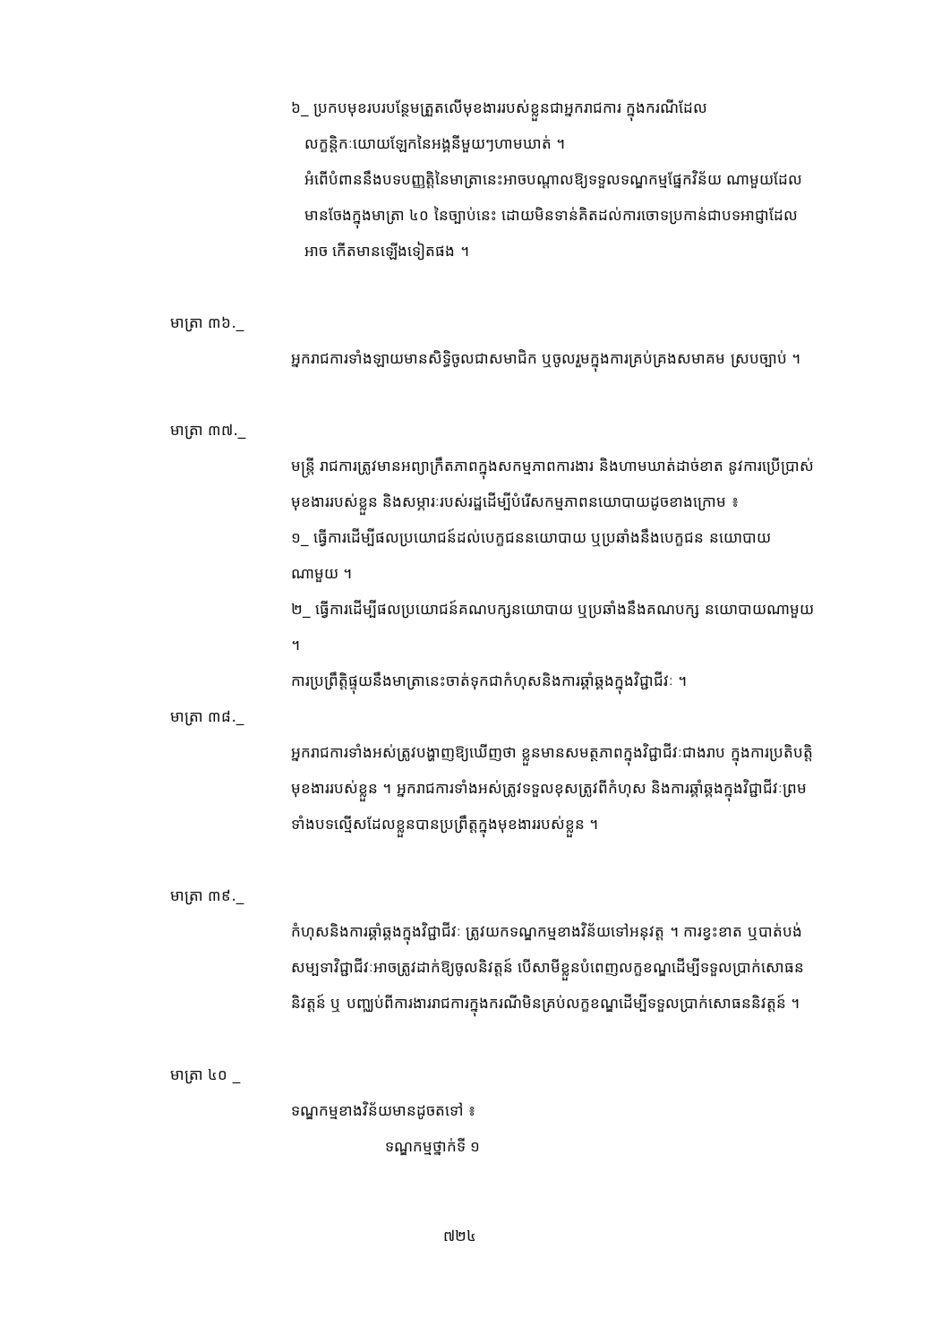៦_ ប្រកបមុខរបរបន្ថែមត្រួតលើមុខងាររបស់ខ្លួនជាអ្នករាជការ ក្នុងករណីដែល
លក្ខន្តិកៈយោយឡែកនៃអង្គនីមួយៗហាមឃាត់ ។
អំពើបំពាននឹងបទបញ្ញត្តិនៃមាត្រានេះអាចបណ្តាលឱ្យទទួលទណ្ឌកម្មផ្នែកវិន័យ ណាមួយដែលមានចែងក្នុងមាត្រា ៤០ នៃច្បាប់នេះ ដោយមិនទាន់គិតដល់ការចោទប្រកាន់ជាបទអាជ្ញាដែលអាច កើតមានឡើងទៀតផង ។
មាត្រា ៣៦._
អ្នករាជការទាំងឡាយមានសិទ្ធិចូលជាសមាជិក ឬចូលរួមក្នុងការគ្រប់គ្រងសមាគម ស្របច្បាប់ ។
មាត្រា ៣៧._
មន្ត្រី រាជការត្រូវមានអព្យាក្រឹតភាពក្នុងសកម្មភាពការងារ និងហាមឃាត់ដាច់ខាត នូវការប្រើប្រាស់មុខងាររបស់ខ្លួន និងសម្ភារៈរបស់រដ្ឋដើម្បីបំរើសកម្មភាពនយោបាយដូចខាងក្រោម ៖
១_ ធ្វើការដើម្បីផលប្រយោជន៍ដល់បេក្ខជននយោបាយ ឬប្រឆាំងនឹងបេក្ខជន នយោបាយណាមួយ ។
២_ ធ្វើការដើម្បីផលប្រយោជន៍គណបក្សនយោបាយ ឬប្រឆាំងនឹងគណបក្ស នយោបាយណាមួយ ។
ការប្រព្រឹត្តិផ្ទុយនឹងមាត្រានេះចាត់ទុកជាកំហុសនិងការឆ្គាំឆ្គងក្នុងវិជ្ជាជីវៈ ។
មាត្រា ៣៨._
អ្នករាជការទាំងអស់ត្រូវបង្ហាញឱ្យឃើញថា ខ្លួនមានសមត្ថភាពក្នុងវិជ្ជាជីវៈជាងរាប ក្នុងការប្រតិបត្តិមុខងាររបស់ខ្លួន ។ អ្នករាជការទាំងអស់ត្រូវទទួលខុសត្រូវពីកំហុស និងការឆ្គាំឆ្គងក្នុងវិជ្ជាជីវៈព្រម ទាំងបទល្មើសដែលខ្លួនបានប្រព្រឹត្តក្នុងមុខងាររបស់ខ្លួន ។
មាត្រា ៣៩._
កំហុសនិងការឆ្គាំឆ្គងក្នុងវិជ្ជាជីវៈ ត្រូវយកទណ្ឌកម្មខាងវិន័យទៅអនុវត្ត ។ ការខ្វះខាត ឬបាត់បង់សម្បទាវិជ្ជាជីវៈអាចត្រូវដាក់ឱ្យចូលនិវត្តន៍ បើសាមីខ្លួនបំពេញលក្ខខណ្ឌដើម្បីទទួលប្រាក់សោធននិវត្តន៍ ឬ បញ្ឈប់ពីការងាររាជការក្នុងករណីមិនគ្រប់លក្ខខណ្ឌដើម្បីទទួលប្រាក់សោធននិវត្តន៍ ។
មាត្រា ៤០ _
ទណ្ឌកម្មខាងវិន័យមានដូចតទៅ ៖
ទណ្ឌកម្មថ្នាក់ទី ១
៧២៤